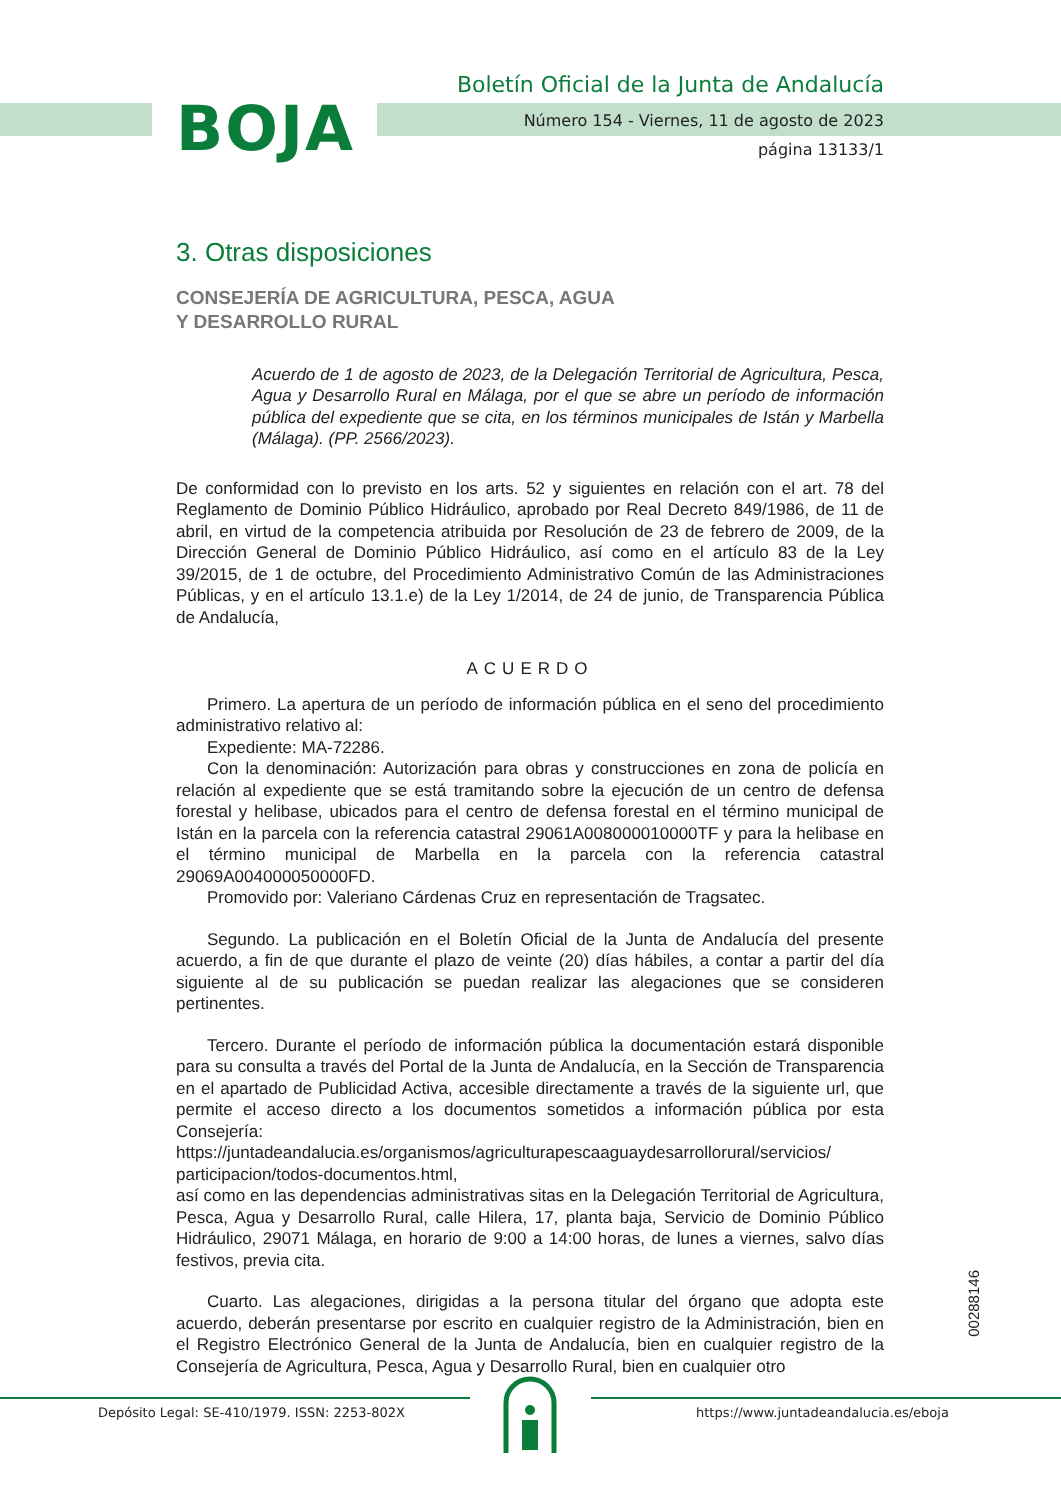BOJA
Boletín Oficial de la Junta de Andalucía
Número 154 - Viernes, 11 de agosto de 2023
página 13133/1
3. Otras disposiciones
CONSEJERÍA DE AGRICULTURA, PESCA, AGUA
Y DESARROLLO RURAL
Acuerdo de 1 de agosto de 2023, de la Delegación Territorial de Agricultura, Pesca, Agua y Desarrollo Rural en Málaga, por el que se abre un período de información pública del expediente que se cita, en los términos municipales de Istán y Marbella (Málaga). (PP. 2566/2023).
De conformidad con lo previsto en los arts. 52 y siguientes en relación con el art. 78 del Reglamento de Dominio Público Hidráulico, aprobado por Real Decreto 849/1986, de 11 de abril, en virtud de la competencia atribuida por Resolución de 23 de febrero de 2009, de la Dirección General de Dominio Público Hidráulico, así como en el artículo 83 de la Ley 39/2015, de 1 de octubre, del Procedimiento Administrativo Común de las Administraciones Públicas, y en el artículo 13.1.e) de la Ley 1/2014, de 24 de junio, de Transparencia Pública de Andalucía,
ACUERDO
Primero. La apertura de un período de información pública en el seno del procedimiento administrativo relativo al:
Expediente: MA-72286.
Con la denominación: Autorización para obras y construcciones en zona de policía en relación al expediente que se está tramitando sobre la ejecución de un centro de defensa forestal y helibase, ubicados para el centro de defensa forestal en el término municipal de Istán en la parcela con la referencia catastral 29061A008000010000TF y para la helibase en el término municipal de Marbella en la parcela con la referencia catastral 29069A004000050000FD.
Promovido por: Valeriano Cárdenas Cruz en representación de Tragsatec.
Segundo. La publicación en el Boletín Oficial de la Junta de Andalucía del presente acuerdo, a fin de que durante el plazo de veinte (20) días hábiles, a contar a partir del día siguiente al de su publicación se puedan realizar las alegaciones que se consideren pertinentes.
Tercero. Durante el período de información pública la documentación estará disponible para su consulta a través del Portal de la Junta de Andalucía, en la Sección de Transparencia en el apartado de Publicidad Activa, accesible directamente a través de la siguiente url, que permite el acceso directo a los documentos sometidos a información pública por esta Consejería:
https://juntadeandalucia.es/organismos/agriculturapescaaguaydesarrollorural/servicios/ participacion/todos-documentos.html,
así como en las dependencias administrativas sitas en la Delegación Territorial de Agricultura, Pesca, Agua y Desarrollo Rural, calle Hilera, 17, planta baja, Servicio de Dominio Público Hidráulico, 29071 Málaga, en horario de 9:00 a 14:00 horas, de lunes a viernes, salvo días festivos, previa cita.
Cuarto. Las alegaciones, dirigidas a la persona titular del órgano que adopta este acuerdo, deberán presentarse por escrito en cualquier registro de la Administración, bien en el Registro Electrónico General de la Junta de Andalucía, bien en cualquier registro de la Consejería de Agricultura, Pesca, Agua y Desarrollo Rural, bien en cualquier otro
00288146
Depósito Legal: SE-410/1979. ISSN: 2253-802X https://www.juntadeandalucia.es/eboja